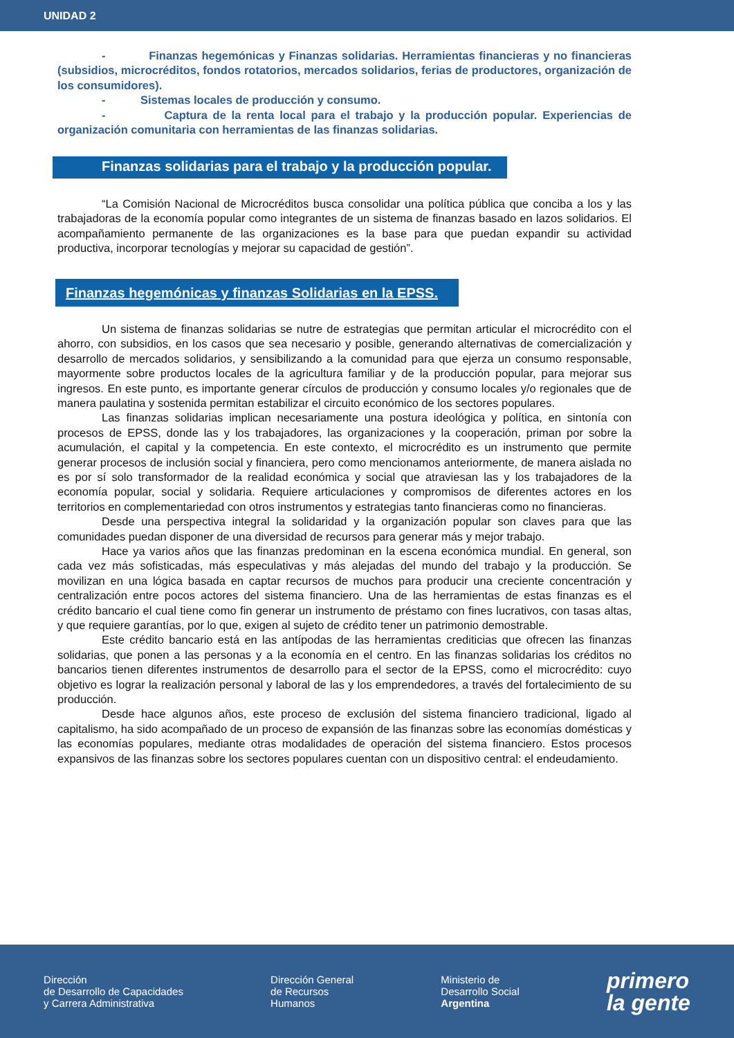UNIDAD 2
- Finanzas hegemónicas y Finanzas solidarias. Herramientas financieras y no financieras (subsidios, microcréditos, fondos rotatorios, mercados solidarios, ferias de productores, organización de los consumidores).
- Sistemas locales de producción y consumo.
- Captura de la renta local para el trabajo y la producción popular. Experiencias de organización comunitaria con herramientas de las finanzas solidarias.
Finanzas solidarias para el trabajo y la producción popular.
“La Comisión Nacional de Microcréditos busca consolidar una política pública que conciba a los y las trabajadoras de la economía popular como integrantes de un sistema de finanzas basado en lazos solidarios. El acompañamiento permanente de las organizaciones es la base para que puedan expandir su actividad productiva, incorporar tecnologías y mejorar su capacidad de gestión”.
Finanzas hegemónicas y finanzas Solidarias en la EPSS.
Un sistema de finanzas solidarias se nutre de estrategias que permitan articular el microcrédito con el ahorro, con subsidios, en los casos que sea necesario y posible, generando alternativas de comercialización y desarrollo de mercados solidarios, y sensibilizando a la comunidad para que ejerza un consumo responsable, mayormente sobre productos locales de la agricultura familiar y de la producción popular, para mejorar sus ingresos. En este punto, es importante generar círculos de producción y consumo locales y/o regionales que de manera paulatina y sostenida permitan estabilizar el circuito económico de los sectores populares.
Las finanzas solidarias implican necesariamente una postura ideológica y política, en sintonía con procesos de EPSS, donde las y los trabajadores, las organizaciones y la cooperación, priman por sobre la acumulación, el capital y la competencia. En este contexto, el microcrédito es un instrumento que permite generar procesos de inclusión social y financiera, pero como mencionamos anteriormente, de manera aislada no es por sí solo transformador de la realidad económica y social que atraviesan las y los trabajadores de la economía popular, social y solidaria. Requiere articulaciones y compromisos de diferentes actores en los territorios en complementariedad con otros instrumentos y estrategias tanto financieras como no financieras.
Desde una perspectiva integral la solidaridad y la organización popular son claves para que las comunidades puedan disponer de una diversidad de recursos para generar más y mejor trabajo.
Hace ya varios años que las finanzas predominan en la escena económica mundial. En general, son cada vez más sofisticadas, más especulativas y más alejadas del mundo del trabajo y la producción. Se movilizan en una lógica basada en captar recursos de muchos para producir una creciente concentración y centralización entre pocos actores del sistema financiero. Una de las herramientas de estas finanzas es el crédito bancario el cual tiene como fin generar un instrumento de préstamo con fines lucrativos, con tasas altas, y que requiere garantías, por lo que, exigen al sujeto de crédito tener un patrimonio demostrable.
Este crédito bancario está en las antípodas de las herramientas crediticias que ofrecen las finanzas solidarias, que ponen a las personas y a la economía en el centro. En las finanzas solidarias los créditos no bancarios tienen diferentes instrumentos de desarrollo para el sector de la EPSS, como el microcrédito: cuyo objetivo es lograr la realización personal y laboral de las y los emprendedores, a través del fortalecimiento de su producción.
Desde hace algunos años, este proceso de exclusión del sistema financiero tradicional, ligado al capitalismo, ha sido acompañado de un proceso de expansión de las finanzas sobre las economías domésticas y las economías populares, mediante otras modalidades de operación del sistema financiero. Estos procesos expansivos de las finanzas sobre los sectores populares cuentan con un dispositivo central: el endeudamiento.
Dirección
de Desarrollo de Capacidades
y Carrera Administrativa
Dirección General
de Recursos
Humanos
Ministerio de
Desarrollo Social
Argentina
primero
la gente